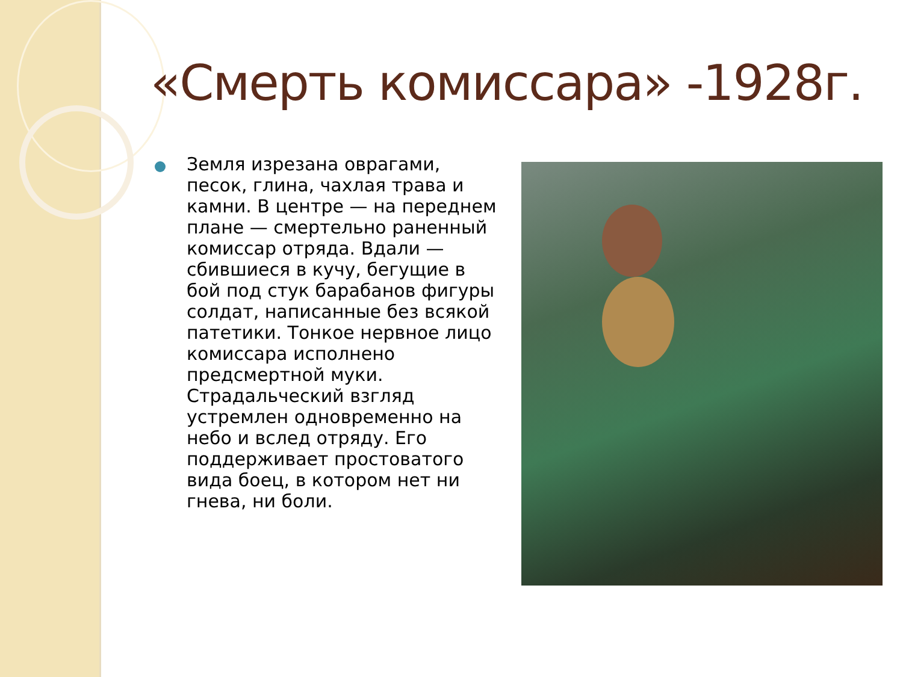«Смерть комиссара» -1928г.
Земля изрезана оврагами, песок, глина, чахлая трава и камни. В центре — на переднем плане — смертельно раненный комиссар отряда. Вдали — сбившиеся в кучу, бегущие в бой под стук барабанов фигуры солдат, написанные без всякой патетики. Тонкое нервное лицо комиссара исполнено предсмертной муки. Страдальческий взгляд устремлен одновременно на небо и вслед отряду. Его поддерживает простоватого вида боец, в котором нет ни гнева, ни боли.